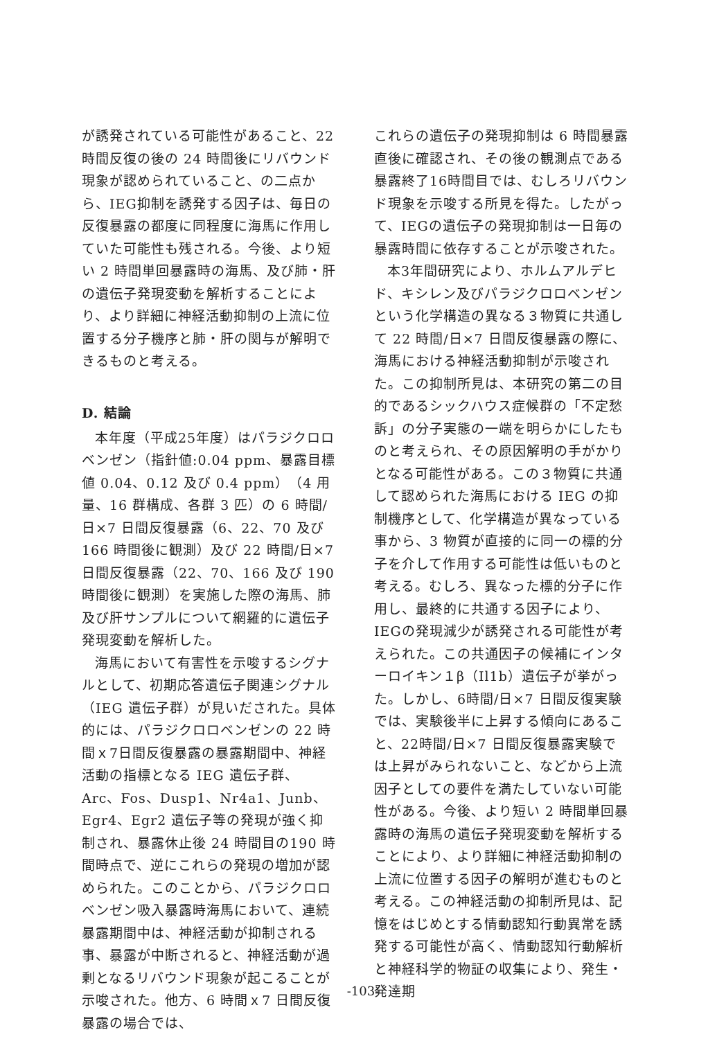が誘発されている可能性があること、22時間反復の後の 24 時間後にリバウンド現象が認められていること、の二点から、IEG抑制を誘発する因子は、毎日の反復暴露の都度に同程度に海馬に作用していた可能性も残される。今後、より短い 2 時間単回暴露時の海馬、及び肺・肝の遺伝子発現変動を解析することにより、より詳細に神経活動抑制の上流に位置する分子機序と肺・肝の関与が解明できるものと考える。
D. 結論
本年度（平成25年度）はパラジクロロベンゼン（指針値:0.04 ppm、暴露目標値 0.04、0.12 及び 0.4 ppm）（4 用量、16 群構成、各群 3 匹）の 6 時間/日×7 日間反復暴露（6、22、70 及び 166 時間後に観測）及び 22 時間/日×7 日間反復暴露（22、70、166 及び 190 時間後に観測）を実施した際の海馬、肺及び肝サンプルについて網羅的に遺伝子発現変動を解析した。
海馬において有害性を示唆するシグナルとして、初期応答遺伝子関連シグナル（IEG 遺伝子群）が見いだされた。具体的には、パラジクロロベンゼンの 22 時間ｘ7日間反復暴露の暴露期間中、神経活動の指標となる IEG 遺伝子群、Arc、Fos、Dusp1、Nr4a1、Junb、Egr4、Egr2 遺伝子等の発現が強く抑制され、暴露休止後 24 時間目の190 時間時点で、逆にこれらの発現の増加が認められた。このことから、パラジクロロベンゼン吸入暴露時海馬において、連続暴露期間中は、神経活動が抑制される事、暴露が中断されると、神経活動が過剰となるリバウンド現象が起こることが示唆された。他方、6 時間ｘ7 日間反復暴露の場合では、
これらの遺伝子の発現抑制は 6 時間暴露直後に確認され、その後の観測点である暴露終了16時間目では、むしろリバウンド現象を示唆する所見を得た。したがって、IEGの遺伝子の発現抑制は一日毎の暴露時間に依存することが示唆された。
本3年間研究により、ホルムアルデヒド、キシレン及びパラジクロロベンゼンという化学構造の異なる３物質に共通して 22 時間/日×7 日間反復暴露の際に、海馬における神経活動抑制が示唆された。この抑制所見は、本研究の第二の目的であるシックハウス症候群の「不定愁訴」の分子実態の一端を明らかにしたものと考えられ、その原因解明の手がかりとなる可能性がある。この３物質に共通して認められた海馬における IEG の抑制機序として、化学構造が異なっている事から、3 物質が直接的に同一の標的分子を介して作用する可能性は低いものと考える。むしろ、異なった標的分子に作用し、最終的に共通する因子により、IEGの発現減少が誘発される可能性が考えられた。この共通因子の候補にインターロイキン１β（Il1b）遺伝子が挙がった。しかし、6時間/日×7 日間反復実験では、実験後半に上昇する傾向にあること、22時間/日×7 日間反復暴露実験では上昇がみられないこと、などから上流因子としての要件を満たしていない可能性がある。今後、より短い 2 時間単回暴露時の海馬の遺伝子発現変動を解析することにより、より詳細に神経活動抑制の上流に位置する因子の解明が進むものと考える。この神経活動の抑制所見は、記憶をはじめとする情動認知行動異常を誘発する可能性が高く、情動認知行動解析と神経科学的物証の収集により、発生・発達期
-103-